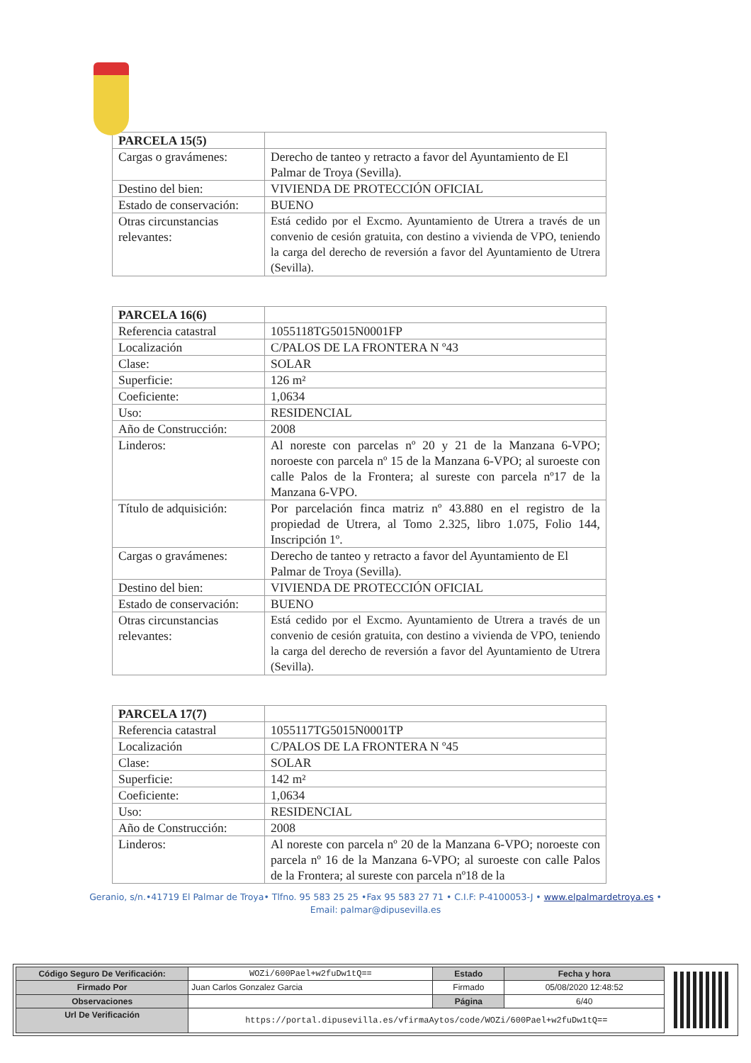| PARCELA 15(5) | |
| Cargas o gravámenes: | Derecho de tanteo y retracto a favor del Ayuntamiento de El Palmar de Troya (Sevilla). |
| Destino del bien: | VIVIENDA DE PROTECCIÓN OFICIAL |
| Estado de conservación: | BUENO |
| Otras circunstancias relevantes: | Está cedido por el Excmo. Ayuntamiento de Utrera a través de un convenio de cesión gratuita, con destino a vivienda de VPO, teniendo la carga del derecho de reversión a favor del Ayuntamiento de Utrera (Sevilla). |
| PARCELA 16(6) | |
| Referencia catastral | 1055118TG5015N0001FP |
| Localización | C/PALOS DE LA FRONTERA N º43 |
| Clase: | SOLAR |
| Superficie: | 126 m² |
| Coeficiente: | 1,0634 |
| Uso: | RESIDENCIAL |
| Año de Construcción: | 2008 |
| Linderos: | Al noreste con parcelas nº 20 y 21 de la Manzana 6-VPO; noroeste con parcela nº 15 de la Manzana 6-VPO; al suroeste con calle Palos de la Frontera; al sureste con parcela nº17 de la Manzana 6-VPO. |
| Título de adquisición: | Por parcelación finca matriz nº 43.880 en el registro de la propiedad de Utrera, al Tomo 2.325, libro 1.075, Folio 144, Inscripción 1º. |
| Cargas o gravámenes: | Derecho de tanteo y retracto a favor del Ayuntamiento de El Palmar de Troya (Sevilla). |
| Destino del bien: | VIVIENDA DE PROTECCIÓN OFICIAL |
| Estado de conservación: | BUENO |
| Otras circunstancias relevantes: | Está cedido por el Excmo. Ayuntamiento de Utrera a través de un convenio de cesión gratuita, con destino a vivienda de VPO, teniendo la carga del derecho de reversión a favor del Ayuntamiento de Utrera (Sevilla). |
| PARCELA 17(7) | |
| Referencia catastral | 1055117TG5015N0001TP |
| Localización | C/PALOS DE LA FRONTERA N º45 |
| Clase: | SOLAR |
| Superficie: | 142 m² |
| Coeficiente: | 1,0634 |
| Uso: | RESIDENCIAL |
| Año de Construcción: | 2008 |
| Linderos: | Al noreste con parcela nº 20 de la Manzana 6-VPO; noroeste con parcela nº 16 de la Manzana 6-VPO; al suroeste con calle Palos de la Frontera; al sureste con parcela nº18 de la |
Geranio, s/n.•41719 El Palmar de Troya• Tlfno. 95 583 25 25 •Fax 95 583 27 71 • C.I.F: P-4100053-J • www.elpalmardetroya.es •
Email: palmar@dipusevilla.es
| Código Seguro De Verificación: | WOZi/600Pael+w2fuDw1tQ== | Estado | Fecha y hora |
| Firmado Por | Juan Carlos Gonzalez Garcia | Firmado | 05/08/2020 12:48:52 |
| Observaciones | | Página | 6/40 |
| Url De Verificación | https://portal.dipusevilla.es/vfirmaAytos/code/WOZi/600Pael+w2fuDw1tQ== | | |